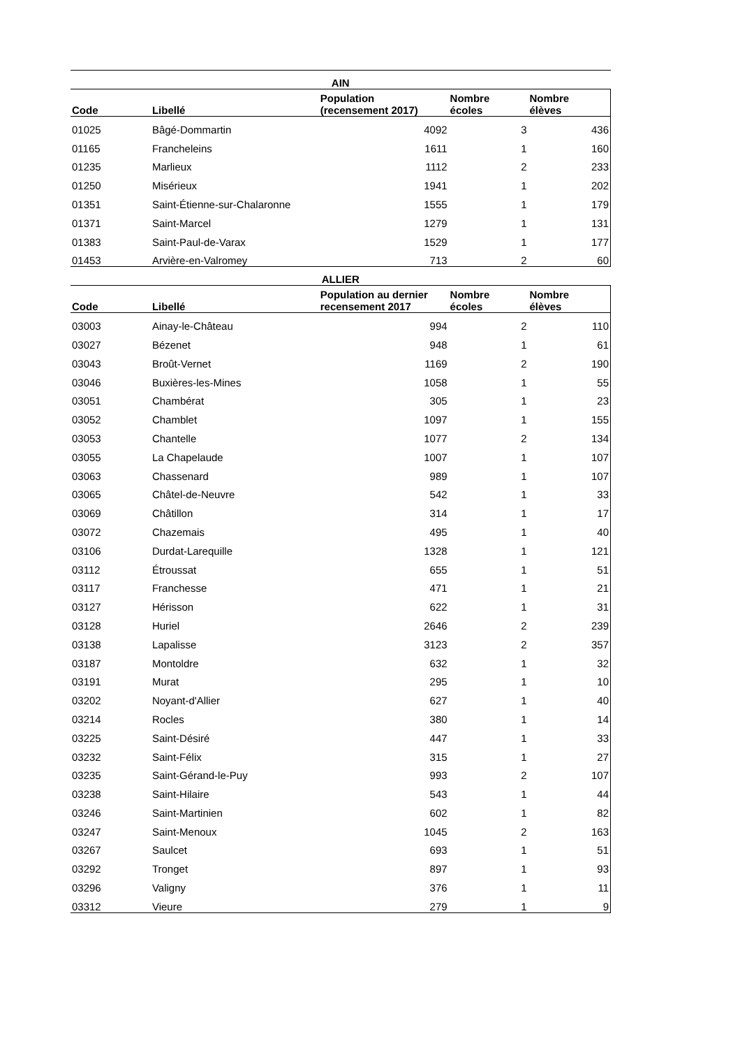| AIN | | | | |
| --- | --- | --- | --- | --- |
| Code | Libellé | Population (recensement 2017) | Nombre écoles | Nombre élèves |
| 01025 | Bâgé-Dommartin | 4092 | 3 | 436 |
| 01165 | Francheleins | 1611 | 1 | 160 |
| 01235 | Marlieux | 1112 | 2 | 233 |
| 01250 | Misérieux | 1941 | 1 | 202 |
| 01351 | Saint-Étienne-sur-Chalaronne | 1555 | 1 | 179 |
| 01371 | Saint-Marcel | 1279 | 1 | 131 |
| 01383 | Saint-Paul-de-Varax | 1529 | 1 | 177 |
| 01453 | Arvière-en-Valromey | 713 | 2 | 60 |
| ALLIER | | | | |
| Code | Libellé | Population au dernier recensement 2017 | Nombre écoles | Nombre élèves |
| 03003 | Ainay-le-Château | 994 | 2 | 110 |
| 03027 | Bézenet | 948 | 1 | 61 |
| 03043 | Broût-Vernet | 1169 | 2 | 190 |
| 03046 | Buxières-les-Mines | 1058 | 1 | 55 |
| 03051 | Chambérat | 305 | 1 | 23 |
| 03052 | Chamblet | 1097 | 1 | 155 |
| 03053 | Chantelle | 1077 | 2 | 134 |
| 03055 | La Chapelaude | 1007 | 1 | 107 |
| 03063 | Chassenard | 989 | 1 | 107 |
| 03065 | Châtel-de-Neuvre | 542 | 1 | 33 |
| 03069 | Châtillon | 314 | 1 | 17 |
| 03072 | Chazemais | 495 | 1 | 40 |
| 03106 | Durdat-Larequille | 1328 | 1 | 121 |
| 03112 | Étroussat | 655 | 1 | 51 |
| 03117 | Franchesse | 471 | 1 | 21 |
| 03127 | Hérisson | 622 | 1 | 31 |
| 03128 | Huriel | 2646 | 2 | 239 |
| 03138 | Lapalisse | 3123 | 2 | 357 |
| 03187 | Montoldre | 632 | 1 | 32 |
| 03191 | Murat | 295 | 1 | 10 |
| 03202 | Noyant-d'Allier | 627 | 1 | 40 |
| 03214 | Rocles | 380 | 1 | 14 |
| 03225 | Saint-Désiré | 447 | 1 | 33 |
| 03232 | Saint-Félix | 315 | 1 | 27 |
| 03235 | Saint-Gérand-le-Puy | 993 | 2 | 107 |
| 03238 | Saint-Hilaire | 543 | 1 | 44 |
| 03246 | Saint-Martinien | 602 | 1 | 82 |
| 03247 | Saint-Menoux | 1045 | 2 | 163 |
| 03267 | Saulcet | 693 | 1 | 51 |
| 03292 | Tronget | 897 | 1 | 93 |
| 03296 | Valigny | 376 | 1 | 11 |
| 03312 | Vieure | 279 | 1 | 9 |